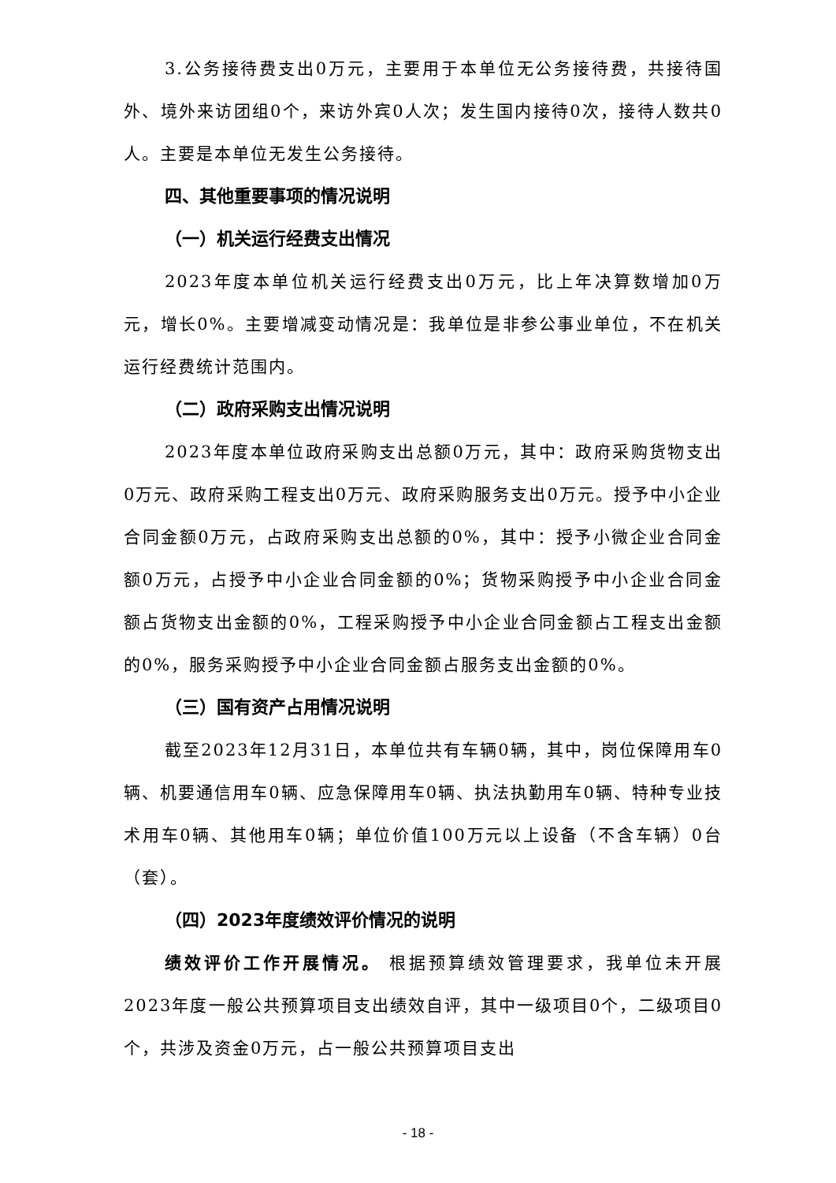3.公务接待费支出0万元，主要用于本单位无公务接待费，共接待国外、境外来访团组0个，来访外宾0人次；发生国内接待0次，接待人数共0人。主要是本单位无发生公务接待。
四、其他重要事项的情况说明
（一）机关运行经费支出情况
2023年度本单位机关运行经费支出0万元，比上年决算数增加0万元，增长0%。主要增减变动情况是：我单位是非参公事业单位，不在机关运行经费统计范围内。
（二）政府采购支出情况说明
2023年度本单位政府采购支出总额0万元，其中：政府采购货物支出0万元、政府采购工程支出0万元、政府采购服务支出0万元。授予中小企业合同金额0万元，占政府采购支出总额的0%，其中：授予小微企业合同金额0万元，占授予中小企业合同金额的0%；货物采购授予中小企业合同金额占货物支出金额的0%，工程采购授予中小企业合同金额占工程支出金额的0%，服务采购授予中小企业合同金额占服务支出金额的0%。
（三）国有资产占用情况说明
截至2023年12月31日，本单位共有车辆0辆，其中，岗位保障用车0辆、机要通信用车0辆、应急保障用车0辆、执法执勤用车0辆、特种专业技术用车0辆、其他用车0辆；单位价值100万元以上设备（不含车辆）0台（套）。
（四）2023年度绩效评价情况的说明
绩效评价工作开展情况。 根据预算绩效管理要求，我单位未开展2023年度一般公共预算项目支出绩效自评，其中一级项目0个，二级项目0个，共涉及资金0万元，占一般公共预算项目支出
- 18 -